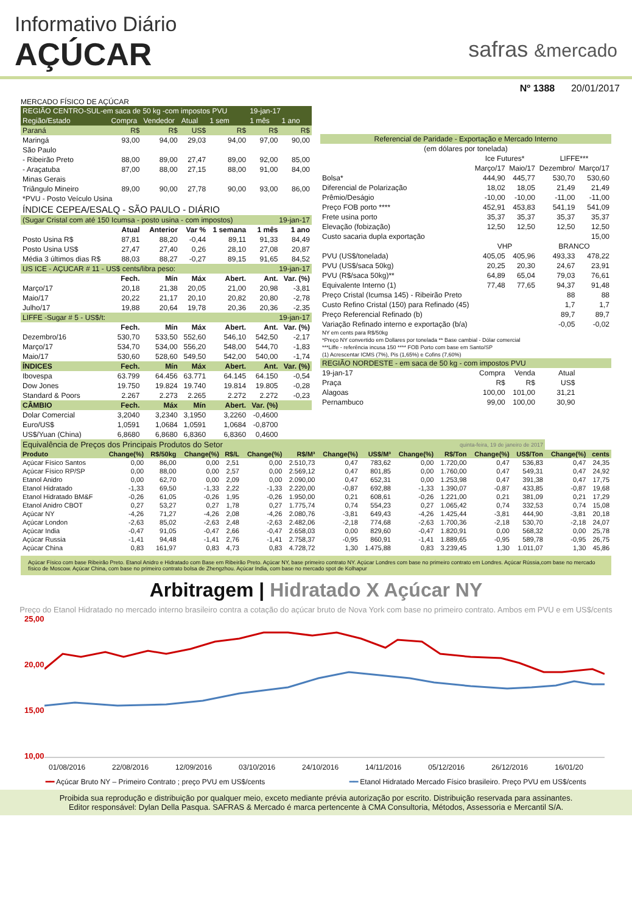Informativo Diário
AÇÚCAR
safras &mercado
Nº 1388 20/01/2017
MERCADO FÍSICO DE AÇÚCAR
| REGIÃO CENTRO-SUL-em saca de 50 kg -com impostos PVU | | | | | 19-jan-17 | |
| Região/Estado | Compra | Vendedor | Atual | 1 sem | 1 mês | 1 ano |
| Paraná | R$ | R$ | US$ | R$ | R$ | R$ |
| Maringá | 93,00 | 94,00 | 29,03 | 94,00 | 97,00 | 90,00 |
| São Paulo | | | | | | |
| - Ribeirão Preto | 88,00 | 89,00 | 27,47 | 89,00 | 92,00 | 85,00 |
| - Araçatuba | 87,00 | 88,00 | 27,15 | 88,00 | 91,00 | 84,00 |
| Minas Gerais | | | | | | |
| Triângulo Mineiro | 89,00 | 90,00 | 27,78 | 90,00 | 93,00 | 86,00 |
| *PVU - Posto Veículo Usina | | | | | | |
| ÍNDICE CEPEA/ESALQ - SÃO PAULO - DIÁRIO | | | | | | |
| (Sugar Cristal com até 150 Icumsa - posto usina - com impostos) | | | | | 19-jan-17 | |
| | Atual | Anterior | Var % | 1 semana | 1 mês | 1 ano |
| Posto Usina R$ | 87,81 | 88,20 | -0,44 | 89,11 | 91,33 | 84,49 |
| Posto Usina US$ | 27,47 | 27,40 | 0,26 | 28,10 | 27,08 | 20,87 |
| Média 3 últimos dias R$ | 88,03 | 88,27 | -0,27 | 89,15 | 91,65 | 84,52 |
| US ICE - AÇUCAR # 11 - US$ cents/libra peso: | | | | | 19-jan-17 | |
| | Fech. | Mín | Máx | Abert. | Ant. | Var. (%) |
| Março/17 | 20,18 | 21,38 | 20,05 | 21,00 | 20,98 | -3,81 |
| Maio/17 | 20,22 | 21,17 | 20,10 | 20,82 | 20,80 | -2,78 |
| Julho/17 | 19,88 | 20,64 | 19,78 | 20,36 | 20,36 | -2,35 |
| LIFFE -Sugar # 5 - US$/t: | | | | | 19-jan-17 | |
| | Fech. | Mín | Máx | Abert. | Ant. | Var. (%) |
| Dezembro/16 | 530,70 | 533,50 | 552,60 | 546,10 | 542,50 | -2,17 |
| Março/17 | 534,70 | 534,00 | 556,20 | 548,00 | 544,70 | -1,83 |
| Maio/17 | 530,60 | 528,60 | 549,50 | 542,00 | 540,00 | -1,74 |
| ÍNDICES | Fech. | Mín | Máx | Abert. | Ant. | Var. (%) |
| Ibovespa | 63.799 | 64.456 | 63.771 | 64.145 | 64.150 | -0,54 |
| Dow Jones | 19.750 | 19.824 | 19.740 | 19.814 | 19.805 | -0,28 |
| Standard & Poors | 2.267 | 2.273 | 2.265 | 2.272 | 2.272 | -0,23 |
| CÂMBIO | Fech. | Máx | Mín | Abert. | Var. (%) | |
| Dolar Comercial | 3,2040 | 3,2340 | 3,1950 | 3,2260 | -0,4600 | |
| Euro/US$ | 1,0591 | 1,0684 | 1,0591 | 1,0684 | -0,8700 | |
| US$/Yuan (China) | 6,8680 | 6,8680 | 6,8360 | 6,8360 | 0,4600 | |
| Referencial de Paridade - Exportação e Mercado Interno | | | | |
| (em dólares por tonelada) | | | | |
| | Ice Futures* | | LIFFE*** | |
| | Março/17 | Maio/17 | Dezembro/ | Março/17 |
| Bolsa* | 444,90 | 445,77 | 530,70 | 530,60 |
| Diferencial de Polarização | 18,02 | 18,05 | 21,49 | 21,49 |
| Prêmio/Deságio | -10,00 | -10,00 | -11,00 | -11,00 |
| Preço FOB porto **** | 452,91 | 453,83 | 541,19 | 541,09 |
| Frete usina porto | 35,37 | 35,37 | 35,37 | 35,37 |
| Elevação (fobização) | 12,50 | 12,50 | 12,50 | 12,50 |
| Custo sacaria dupla exportação | | | | 15,00 |
| | VHP | | BRANCO | |
| PVU (US$/tonelada) | 405,05 | 405,96 | 493,33 | 478,22 |
| PVU (US$/saca 50kg) | 20,25 | 20,30 | 24,67 | 23,91 |
| PVU (R$/saca 50kg)** | 64,89 | 65,04 | 79,03 | 76,61 |
| Equivalente Interno (1) | 77,48 | 77,65 | 94,37 | 91,48 |
| Preço Cristal (Icumsa 145) - Ribeirão Preto | | | 88 | 88 |
| Custo Refino Cristal (150) para Refinado (45) | | | 1,7 | 1,7 |
| Preço Referencial Refinado (b) | | | 89,7 | 89,7 |
| Variação Refinado interno e exportação (b/a) | | | -0,05 | -0,02 |
| NY em cents para R$/50kg | | | | |
| *Preço NY convertido em Dollares por tonelada ** Base cambial - Dólar comercial | | | | |
| ***Liffe - referência incusa 150 **** FOB Porto com base em Santo/SP | | | | |
| (1) Acrescentar ICMS (7%), Pis (1,65%) e Cofins (7,60%) | | | | |
| REGIÃO NORDESTE - em saca de 50 kg - com impostos PVU | | | | |
| 19-jan-17 | Compra | Venda | Atual | |
| Praça | R$ | R$ | US$ | |
| Alagoas | 100,00 | 101,00 | 31,21 | |
| Pernambuco | 99,00 | 100,00 | 30,90 | |
| Equivalência de Preços dos Principais Produtos do Setor | | | | | | | | quinta-feira, 19 de janeiro de 2017 | | | | | | |
| Produto | Change(%) | R$/50kg | Change(%) | R$/L | Change(%) | R$/M³ | Change(%) | US$/M³ | Change(%) | R$/Ton | Change(%) | US$/Ton | Change(%) | cents |
| Açúcar Físico Santos | 0,00 | 86,00 | 0,00 | 2,51 | 0,00 | 2.510,73 | 0,47 | 783,62 | 0,00 | 1.720,00 | 0,47 | 536,83 | 0,47 | 24,35 |
| Açúcar Físico RP/SP | 0,00 | 88,00 | 0,00 | 2,57 | 0,00 | 2.569,12 | 0,47 | 801,85 | 0,00 | 1.760,00 | 0,47 | 549,31 | 0,47 | 24,92 |
| Etanol Anidro | 0,00 | 62,70 | 0,00 | 2,09 | 0,00 | 2.090,00 | 0,47 | 652,31 | 0,00 | 1.253,98 | 0,47 | 391,38 | 0,47 | 17,75 |
| Etanol Hidratado | -1,33 | 69,50 | -1,33 | 2,22 | -1,33 | 2.220,00 | -0,87 | 692,88 | -1,33 | 1.390,07 | -0,87 | 433,85 | -0,87 | 19,68 |
| Etanol Hidratado BM&F | -0,26 | 61,05 | -0,26 | 1,95 | -0,26 | 1.950,00 | 0,21 | 608,61 | -0,26 | 1.221,00 | 0,21 | 381,09 | 0,21 | 17,29 |
| Etanol Anidro CBOT | 0,27 | 53,27 | 0,27 | 1,78 | 0,27 | 1.775,74 | 0,74 | 554,23 | 0,27 | 1.065,42 | 0,74 | 332,53 | 0,74 | 15,08 |
| Açúcar NY | -4,26 | 71,27 | -4,26 | 2,08 | -4,26 | 2.080,76 | -3,81 | 649,43 | -4,26 | 1.425,44 | -3,81 | 444,90 | -3,81 | 20,18 |
| Açúcar London | -2,63 | 85,02 | -2,63 | 2,48 | -2,63 | 2.482,06 | -2,18 | 774,68 | -2,63 | 1.700,36 | -2,18 | 530,70 | -2,18 | 24,07 |
| Açúcar India | -0,47 | 91,05 | -0,47 | 2,66 | -0,47 | 2.658,03 | 0,00 | 829,60 | -0,47 | 1.820,91 | 0,00 | 568,32 | 0,00 | 25,78 |
| Açúcar Russia | -1,41 | 94,48 | -1,41 | 2,76 | -1,41 | 2.758,37 | -0,95 | 860,91 | -1,41 | 1.889,65 | -0,95 | 589,78 | -0,95 | 26,75 |
| Açúcar China | 0,83 | 161,97 | 0,83 | 4,73 | 0,83 | 4.728,72 | 1,30 | 1.475,88 | 0,83 | 3.239,45 | 1,30 | 1.011,07 | 1,30 | 45,86 |
Açúcar Físico com base Ribeirão Preto. Etanol Anidro e Hidratado com Base em Ribeirão Preto. Açúcar NY, base primeiro contrato NY. Açúcar Londres com base no primeiro contrato em Londres. Açúcar Rússia,com base no mercado físico de Moscow. Açúcar China, com base no primeiro contrato bolsa de Zhengzhou. Açúcar India, com base no mercado spot de Kolhapur
Arbitragem | Hidratado X Açúcar NY
Preço do Etanol Hidratado no mercado interno brasileiro contra a cotação do açúcar bruto de Nova York com base no primeiro contrato. Ambos em PVU e em US$/cents
25,00
20,00
15,00
10,00
01/08/2016 22/08/2016 12/09/2016 03/10/2016 24/10/2016 14/11/2016 05/12/2016 26/12/2016 16/01/20
━━ Açúcar Bruto NY – Primeiro Contrato ; preço PVU em US$/cents ━━ Etanol Hidratado Mercado Físico brasileiro. Preço PVU em US$/cents
Proibida sua reprodução e distribuição por qualquer meio, exceto mediante prévia autorização por escrito. Distribuição reservada para assinantes.
Editor responsável: Dylan Della Pasqua. SAFRAS & Mercado é marca pertencente à CMA Consultoria, Métodos, Assessoria e Mercantil S/A.